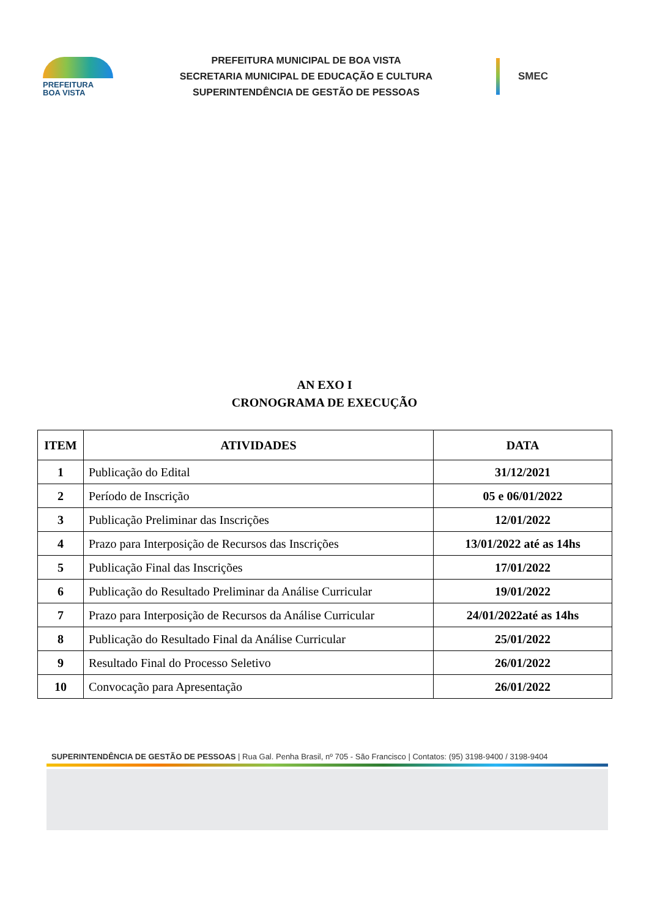PREFEITURA
BOA VISTA
PREFEITURA MUNICIPAL DE BOA VISTA
SECRETARIA MUNICIPAL DE EDUCAÇÃO E CULTURA
SUPERINTENDÊNCIA DE GESTÃO DE PESSOAS
SMEC
AN EXO I
CRONOGRAMA DE EXECUÇÃO
| ITEM | ATIVIDADES | DATA |
| --- | --- | --- |
| 1 | Publicação do Edital | 31/12/2021 |
| 2 | Período de Inscrição | 05 e 06/01/2022 |
| 3 | Publicação Preliminar das Inscrições | 12/01/2022 |
| 4 | Prazo para Interposição de Recursos das Inscrições | 13/01/2022 até as 14hs |
| 5 | Publicação Final das Inscrições | 17/01/2022 |
| 6 | Publicação do Resultado Preliminar da Análise Curricular | 19/01/2022 |
| 7 | Prazo para Interposição de Recursos da Análise Curricular | 24/01/2022até as 14hs |
| 8 | Publicação do Resultado Final da Análise Curricular | 25/01/2022 |
| 9 | Resultado Final do Processo Seletivo | 26/01/2022 |
| 10 | Convocação para Apresentação | 26/01/2022 |
SUPERINTENDÊNCIA DE GESTÃO DE PESSOAS | Rua Gal. Penha Brasil, nº 705 - São Francisco | Contatos: (95) 3198-9400 / 3198-9404